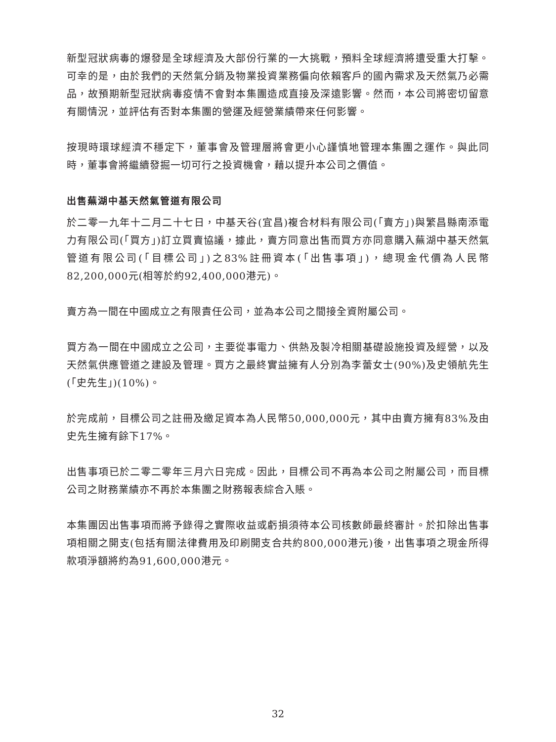新型冠狀病毒的爆發是全球經濟及大部份行業的一大挑戰，預料全球經濟將遭受重大打擊。可幸的是，由於我們的天然氣分銷及物業投資業務偏向依賴客戶的國內需求及天然氣乃必需品，故預期新型冠狀病毒疫情不會對本集團造成直接及深遠影響。然而，本公司將密切留意有關情況，並評估有否對本集團的營運及經營業績帶來任何影響。
按現時環球經濟不穩定下，董事會及管理層將會更小心謹慎地管理本集團之運作。與此同時，董事會將繼續發掘一切可行之投資機會，藉以提升本公司之價值。
出售蕪湖中基天然氣管道有限公司
於二零一九年十二月二十七日，中基天谷(宜昌)複合材料有限公司(「賣方」)與繁昌縣南添電力有限公司(「買方」)訂立買賣協議，據此，賣方同意出售而買方亦同意購入蕪湖中基天然氣管道有限公司(「目標公司」)之83%註冊資本(「出售事項」)，總現金代價為人民幣82,200,000元(相等於約92,400,000港元)。
賣方為一間在中國成立之有限責任公司，並為本公司之間接全資附屬公司。
買方為一間在中國成立之公司，主要從事電力、供熱及製冷相關基礎設施投資及經營，以及天然氣供應管道之建設及管理。買方之最終實益擁有人分別為李蕾女士(90%)及史領航先生(「史先生」)(10%)。
於完成前，目標公司之註冊及繳足資本為人民幣50,000,000元，其中由賣方擁有83%及由史先生擁有餘下17%。
出售事項已於二零二零年三月六日完成。因此，目標公司不再為本公司之附屬公司，而目標公司之財務業績亦不再於本集團之財務報表綜合入賬。
本集團因出售事項而將予錄得之實際收益或虧損須待本公司核數師最終審計。於扣除出售事項相關之開支(包括有關法律費用及印刷開支合共約800,000港元)後，出售事項之現金所得款項淨額將約為91,600,000港元。
32